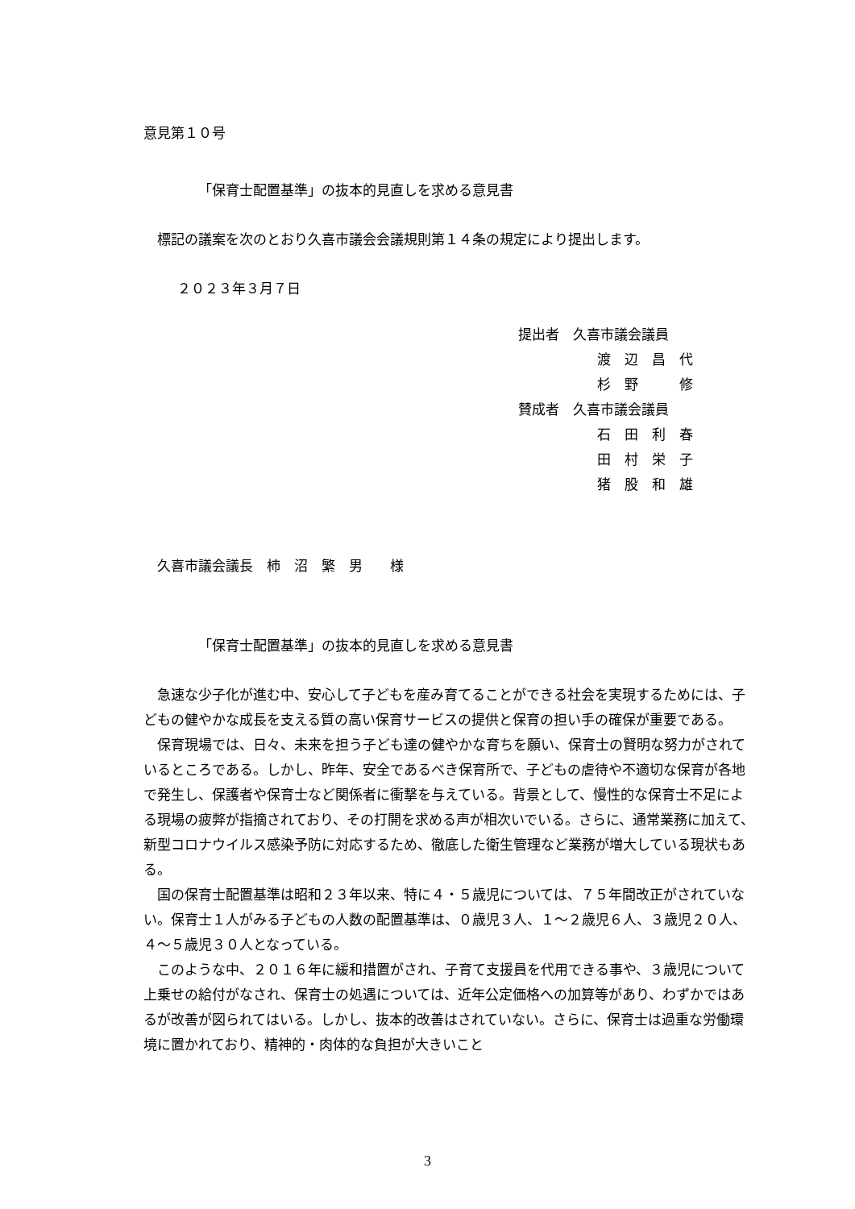意見第１０号
「保育士配置基準」の抜本的見直しを求める意見書
標記の議案を次のとおり久喜市議会会議規則第１４条の規定により提出します。
２０２３年３月７日
提出者　久喜市議会議員
渡　辺　昌　代
杉　野　　　修
賛成者　久喜市議会議員
石　田　利　春
田　村　栄　子
猪　股　和　雄
久喜市議会議長　柿　沼　繁　男　　様
「保育士配置基準」の抜本的見直しを求める意見書
急速な少子化が進む中、安心して子どもを産み育てることができる社会を実現するためには、子どもの健やかな成長を支える質の高い保育サービスの提供と保育の担い手の確保が重要である。
保育現場では、日々、未来を担う子ども達の健やかな育ちを願い、保育士の賢明な努力がされているところである。しかし、昨年、安全であるべき保育所で、子どもの虐待や不適切な保育が各地で発生し、保護者や保育士など関係者に衝撃を与えている。背景として、慢性的な保育士不足による現場の疲弊が指摘されており、その打開を求める声が相次いでいる。さらに、通常業務に加えて、新型コロナウイルス感染予防に対応するため、徹底した衛生管理など業務が増大している現状もある。
国の保育士配置基準は昭和２３年以来、特に４・５歳児については、７５年間改正がされていない。保育士１人がみる子どもの人数の配置基準は、０歳児３人、１～２歳児６人、３歳児２０人、４～５歳児３０人となっている。
このような中、２０１６年に緩和措置がされ、子育て支援員を代用できる事や、３歳児について上乗せの給付がなされ、保育士の処遇については、近年公定価格への加算等があり、わずかではあるが改善が図られてはいる。しかし、抜本的改善はされていない。さらに、保育士は過重な労働環境に置かれており、精神的・肉体的な負担が大きいこと
3